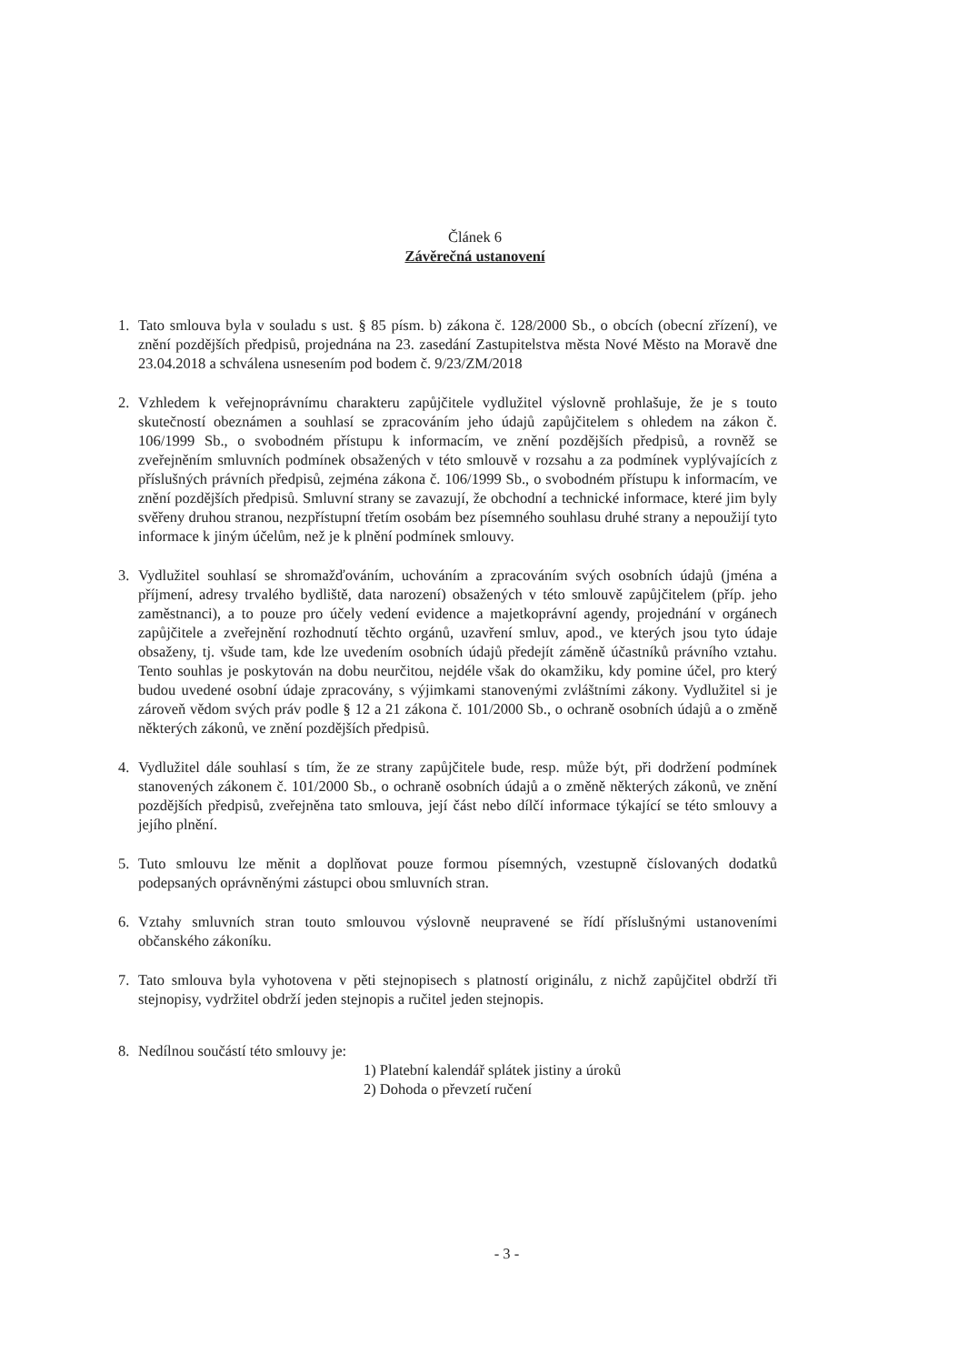Článek 6
Závěrečná ustanovení
1. Tato smlouva byla v souladu s ust. § 85 písm. b) zákona č. 128/2000 Sb., o obcích (obecní zřízení), ve znění pozdějších předpisů, projednána na 23. zasedání Zastupitelstva města Nové Město na Moravě dne 23.04.2018 a schválena usnesením pod bodem č. 9/23/ZM/2018
2. Vzhledem k veřejnoprávnímu charakteru zapůjčitele vydlužitel výslovně prohlašuje, že je s touto skutečností obeznámen a souhlasí se zpracováním jeho údajů zapůjčitelem s ohledem na zákon č. 106/1999 Sb., o svobodném přístupu k informacím, ve znění pozdějších předpisů, a rovněž se zveřejněním smluvních podmínek obsažených v této smlouvě v rozsahu a za podmínek vyplývajících z příslušných právních předpisů, zejména zákona č. 106/1999 Sb., o svobodném přístupu k informacím, ve znění pozdějších předpisů. Smluvní strany se zavazují, že obchodní a technické informace, které jim byly svěřeny druhou stranou, nezpřístupní třetím osobám bez písemného souhlasu druhé strany a nepoužijí tyto informace k jiným účelům, než je k plnění podmínek smlouvy.
3. Vydlužitel souhlasí se shromažďováním, uchováním a zpracováním svých osobních údajů (jména a příjmení, adresy trvalého bydliště, data narození) obsažených v této smlouvě zapůjčitelem (příp. jeho zaměstnanci), a to pouze pro účely vedení evidence a majetkoprávní agendy, projednání v orgánech zapůjčitele a zveřejnění rozhodnutí těchto orgánů, uzavření smluv, apod., ve kterých jsou tyto údaje obsaženy, tj. všude tam, kde lze uvedením osobních údajů předejít záměně účastníků právního vztahu. Tento souhlas je poskytován na dobu neurčitou, nejdéle však do okamžiku, kdy pomine účel, pro který budou uvedené osobní údaje zpracovány, s výjimkami stanovenými zvláštními zákony. Vydlužitel si je zároveň vědom svých práv podle § 12 a 21 zákona č. 101/2000 Sb., o ochraně osobních údajů a o změně některých zákonů, ve znění pozdějších předpisů.
4. Vydlužitel dále souhlasí s tím, že ze strany zapůjčitele bude, resp. může být, při dodržení podmínek stanovených zákonem č. 101/2000 Sb., o ochraně osobních údajů a o změně některých zákonů, ve znění pozdějších předpisů, zveřejněna tato smlouva, její část nebo dílčí informace týkající se této smlouvy a jejího plnění.
5. Tuto smlouvu lze měnit a doplňovat pouze formou písemných, vzestupně číslovaných dodatků podepsaných oprávněnými zástupci obou smluvních stran.
6. Vztahy smluvních stran touto smlouvou výslovně neupravené se řídí příslušnými ustanoveními občanského zákoníku.
7. Tato smlouva byla vyhotovena v pěti stejnopisech s platností originálu, z nichž zapůjčitel obdrží tři stejnopisy, vydržitel obdrží jeden stejnopis a ručitel jeden stejnopis.
8. Nedílnou součástí této smlouvy je:
1) Platební kalendář splátek jistiny a úroků
2) Dohoda o převzetí ručení
- 3 -